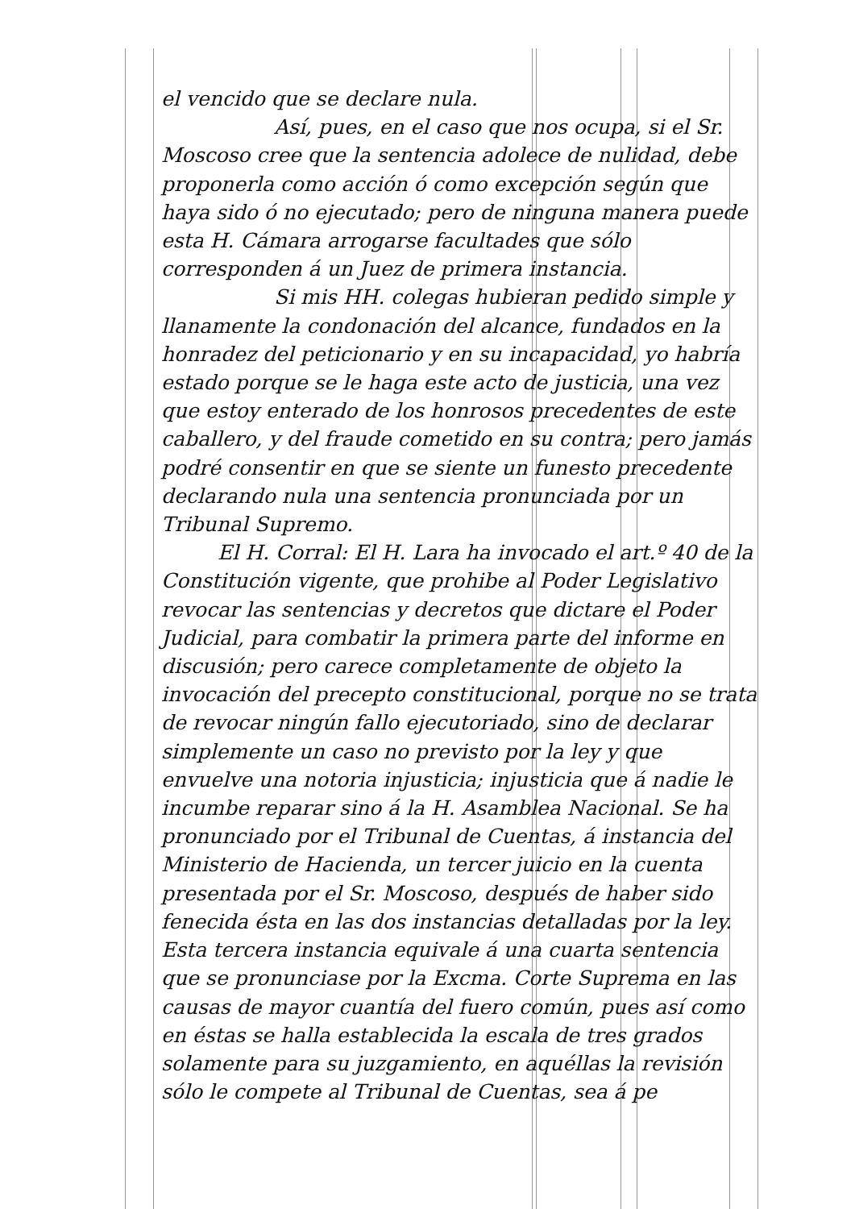el vencido que se declare nula.
Así, pues, en el caso que nos ocupa, si el Sr. Moscoso cree que la sentencia adolece de nulidad, debe proponerla como acción ó como excepción según que haya sido ó no ejecutado; pero de ninguna manera puede esta H. Cámara arrogarse facultades que sólo corresponden á un Juez de primera instancia.
Si mis HH. colegas hubieran pedido simple y llanamente la condonación del alcance, fundados en la honradez del peticionario y en su incapacidad, yo habría estado porque se le haga este acto de justicia, una vez que estoy enterado de los honrosos precedentes de este caballero, y del fraude cometido en su contra; pero jamás podré consentir en que se siente un funesto precedente declarando nula una sentencia pronunciada por un Tribunal Supremo.
El H. Corral: El H. Lara ha invocado el art.º 40 de la Constitución vigente, que prohibe al Poder Legislativo revocar las sentencias y decretos que dictare el Poder Judicial, para combatir la primera parte del informe en discusión; pero carece completamente de objeto la invocación del precepto constitucional, porque no se trata de revocar ningún fallo ejecutoriado, sino de declarar simplemente un caso no previsto por la ley y que envuelve una notoria injusticia; injusticia que á nadie le incumbe reparar sino á la H. Asamblea Nacional. Se ha pronunciado por el Tribunal de Cuentas, á instancia del Ministerio de Hacienda, un tercer juicio en la cuenta presentada por el Sr. Moscoso, después de haber sido fenecida ésta en las dos instancias detalladas por la ley. Esta tercera instancia equivale á una cuarta sentencia que se pronunciase por la Excma. Corte Suprema en las causas de mayor cuantía del fuero común, pues así como en éstas se halla establecida la escala de tres grados solamente para su juzgamiento, en aquéllas la revisión sólo le compete al Tribunal de Cuentas, sea á pe